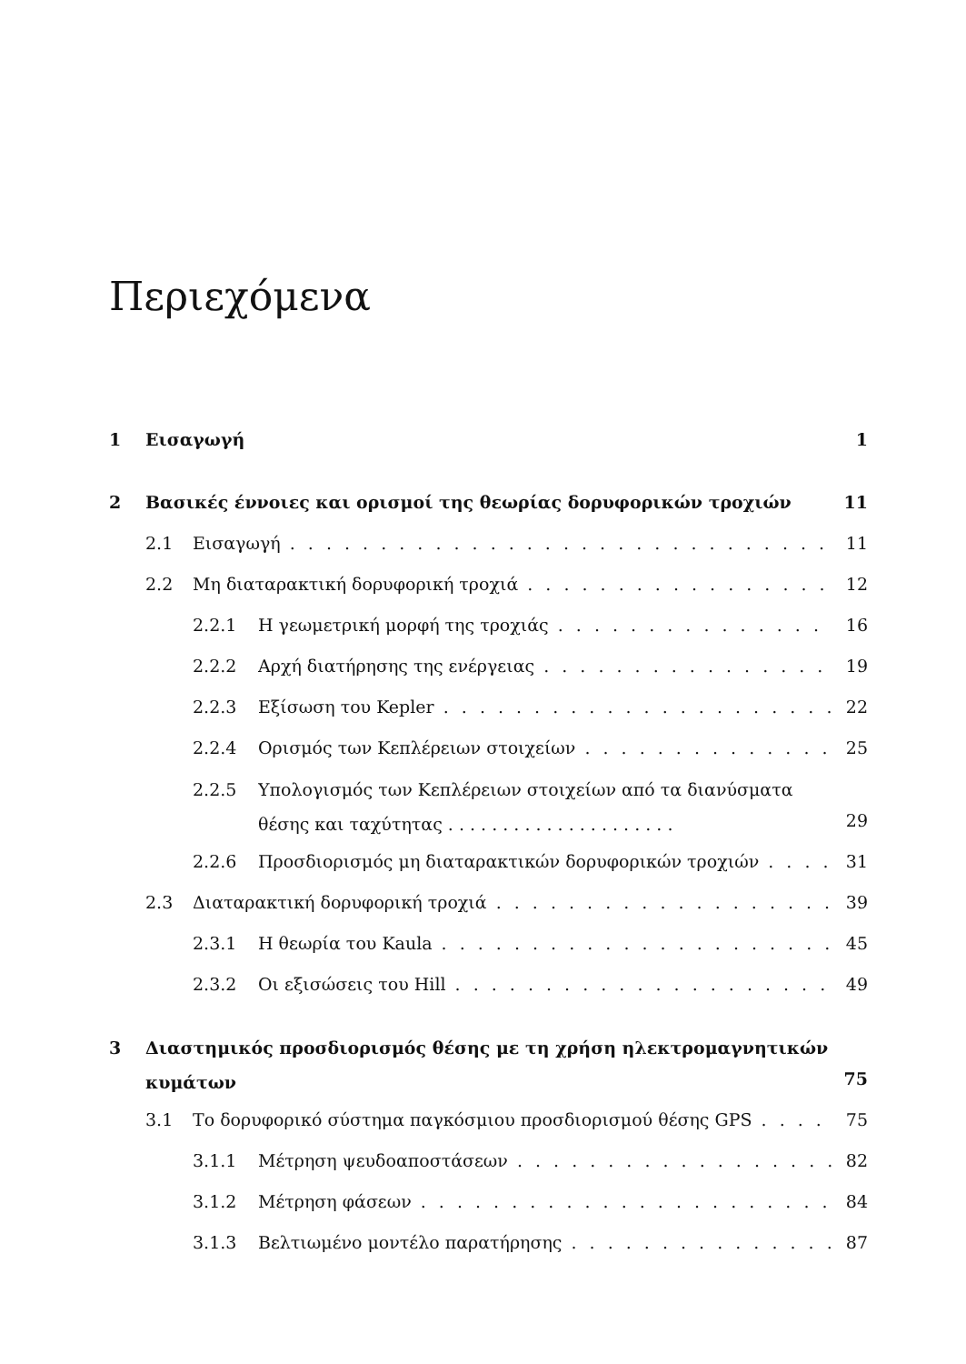Περιεχόμενα
1 Εισαγωγή 1
2 Βασικές έννοιες και ορισμοί της θεωρίας δορυφορικών τροχιών 11
2.1 Εισαγωγή 11
2.2 Μη διαταρακτική δορυφορική τροχιά 12
2.2.1 Η γεωμετρική μορφή της τροχιάς 16
2.2.2 Αρχή διατήρησης της ενέργειας 19
2.2.3 Εξίσωση του Kepler 22
2.2.4 Ορισμός των Κεπλέρειων στοιχείων 25
2.2.5 Υπολογισμός των Κεπλέρειων στοιχείων από τα διανύσματα θέσης και ταχύτητας . . . . . . . . . . . . . . . . . . . . . 29
2.2.6 Προσδιορισμός μη διαταρακτικών δορυφορικών τροχιών 31
2.3 Διαταρακτική δορυφορική τροχιά 39
2.3.1 Η θεωρία του Kaula 45
2.3.2 Οι εξισώσεις του Hill 49
3 Διαστημικός προσδιορισμός θέσης με τη χρήση ηλεκτρομαγνητικών κυμάτων 75
3.1 Το δορυφορικό σύστημα παγκόσμιου προσδιορισμού θέσης GPS 75
3.1.1 Μέτρηση ψευδοαποστάσεων 82
3.1.2 Μέτρηση φάσεων 84
3.1.3 Βελτιωμένο μοντέλο παρατήρησης 87